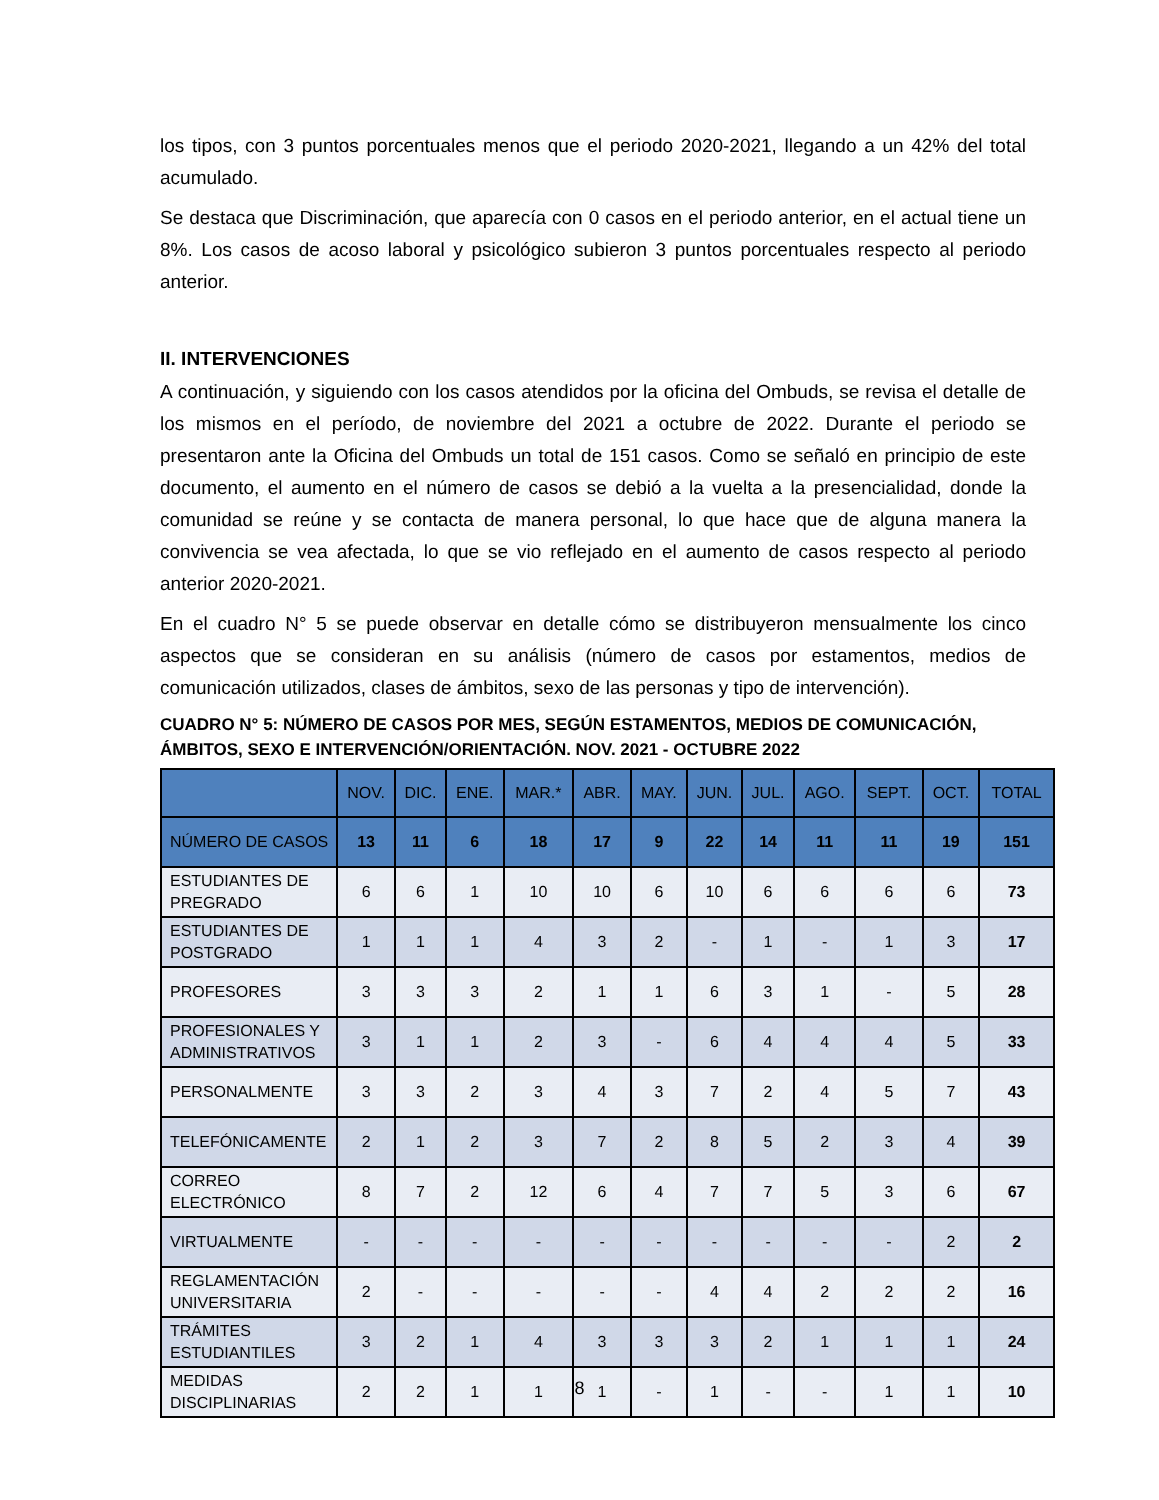los tipos, con 3 puntos porcentuales menos que el periodo 2020-2021, llegando a un 42% del total acumulado.
Se destaca que Discriminación, que aparecía con 0 casos en el periodo anterior, en el actual tiene un 8%. Los casos de acoso laboral y psicológico subieron 3 puntos porcentuales respecto al periodo anterior.
II. INTERVENCIONES
A continuación, y siguiendo con los casos atendidos por la oficina del Ombuds, se revisa el detalle de los mismos en el período, de noviembre del 2021 a octubre de 2022. Durante el periodo se presentaron ante la Oficina del Ombuds un total de 151 casos. Como se señaló en principio de este documento, el aumento en el número de casos se debió a la vuelta a la presencialidad, donde la comunidad se reúne y se contacta de manera personal, lo que hace que de alguna manera la convivencia se vea afectada, lo que se vio reflejado en el aumento de casos respecto al periodo anterior 2020-2021.
En el cuadro N° 5 se puede observar en detalle cómo se distribuyeron mensualmente los cinco aspectos que se consideran en su análisis (número de casos por estamentos, medios de comunicación utilizados, clases de ámbitos, sexo de las personas y tipo de intervención).
CUADRO N° 5: NÚMERO DE CASOS POR MES, SEGÚN ESTAMENTOS, MEDIOS DE COMUNICACIÓN, ÁMBITOS, SEXO E INTERVENCIÓN/ORIENTACIÓN. NOV. 2021 - OCTUBRE 2022
| | NOV. | DIC. | ENE. | MAR.* | ABR. | MAY. | JUN. | JUL. | AGO. | SEPT. | OCT. | TOTAL |
| --- | --- | --- | --- | --- | --- | --- | --- | --- | --- | --- | --- | --- |
| NÚMERO DE CASOS | 13 | 11 | 6 | 18 | 17 | 9 | 22 | 14 | 11 | 11 | 19 | 151 |
| ESTUDIANTES DE PREGRADO | 6 | 6 | 1 | 10 | 10 | 6 | 10 | 6 | 6 | 6 | 6 | 73 |
| ESTUDIANTES DE POSTGRADO | 1 | 1 | 1 | 4 | 3 | 2 | - | 1 | - | 1 | 3 | 17 |
| PROFESORES | 3 | 3 | 3 | 2 | 1 | 1 | 6 | 3 | 1 | - | 5 | 28 |
| PROFESIONALES Y ADMINISTRATIVOS | 3 | 1 | 1 | 2 | 3 | - | 6 | 4 | 4 | 4 | 5 | 33 |
| PERSONALMENTE | 3 | 3 | 2 | 3 | 4 | 3 | 7 | 2 | 4 | 5 | 7 | 43 |
| TELEFÓNICAMENTE | 2 | 1 | 2 | 3 | 7 | 2 | 8 | 5 | 2 | 3 | 4 | 39 |
| CORREO ELECTRÓNICO | 8 | 7 | 2 | 12 | 6 | 4 | 7 | 7 | 5 | 3 | 6 | 67 |
| VIRTUALMENTE | - | - | - | - | - | - | - | - | - | - | 2 | 2 |
| REGLAMENTACIÓN UNIVERSITARIA | 2 | - | - | - | - | - | 4 | 4 | 2 | 2 | 2 | 16 |
| TRÁMITES ESTUDIANTILES | 3 | 2 | 1 | 4 | 3 | 3 | 3 | 2 | 1 | 1 | 1 | 24 |
| MEDIDAS DISCIPLINARIAS | 2 | 2 | 1 | 1 | 1 | - | 1 | - | - | 1 | 1 | 10 |
8